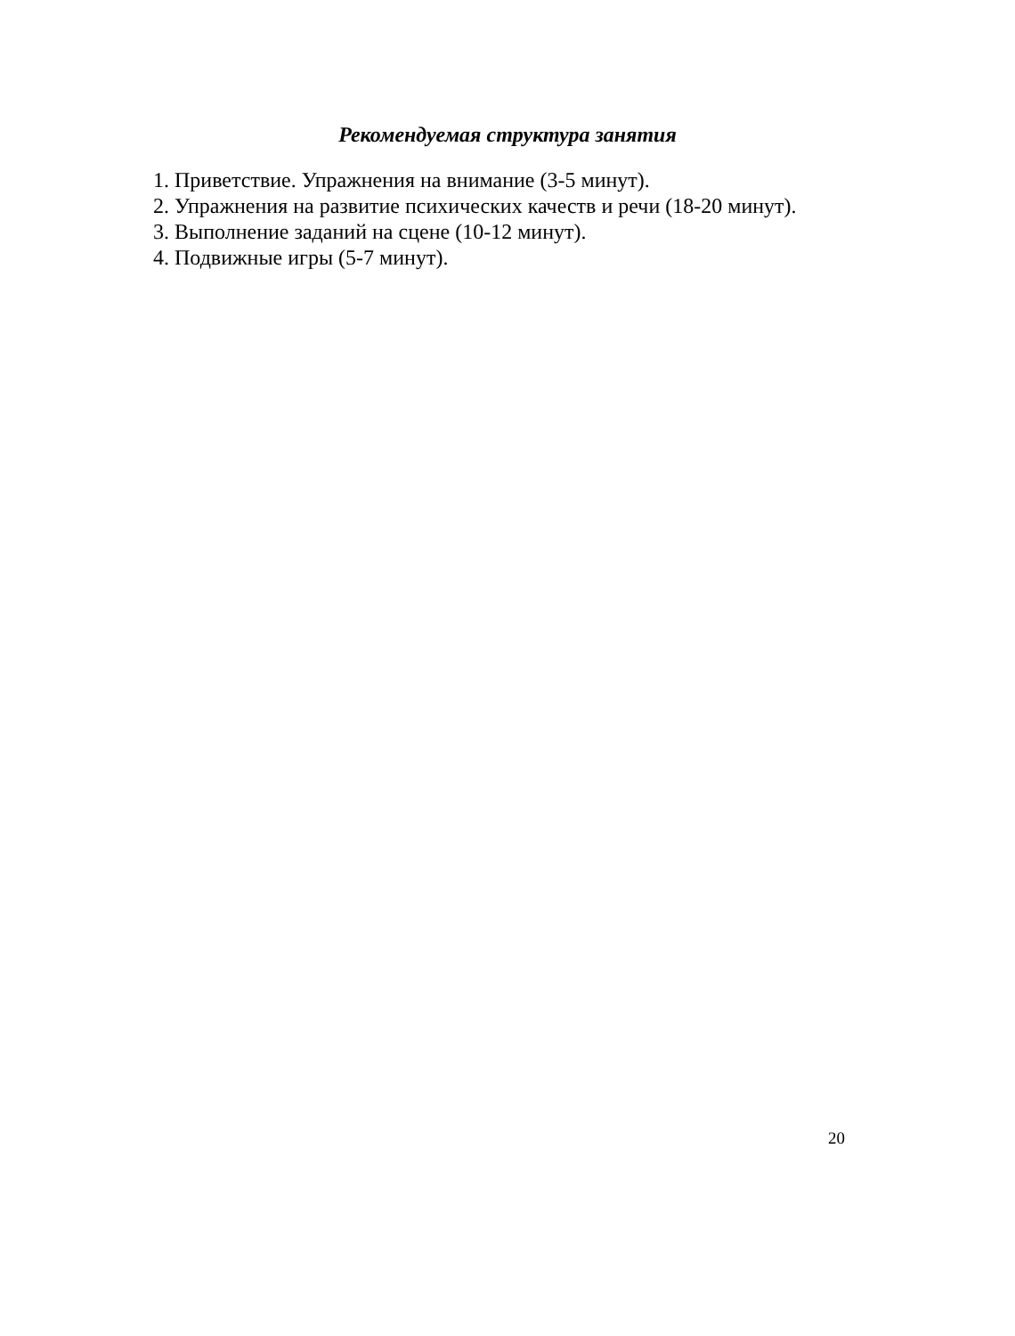Рекомендуемая структура занятия
1. Приветствие. Упражнения на внимание (3-5 минут).
2. Упражнения на развитие психических качеств и речи (18-20 минут).
3. Выполнение заданий на сцене (10-12 минут).
4. Подвижные игры (5-7 минут).
20